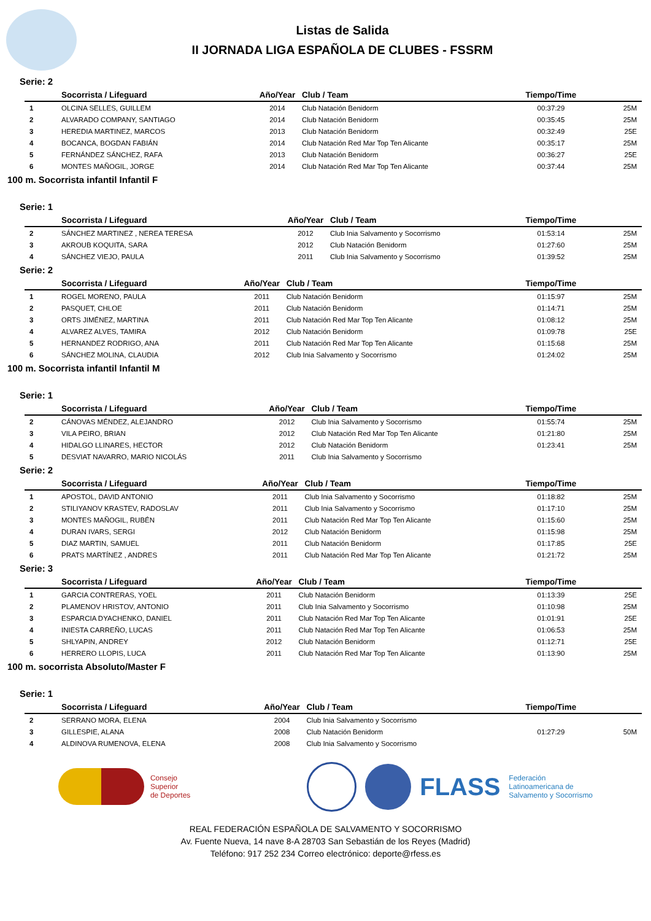Listas de Salida
II JORNADA LIGA ESPAÑOLA DE CLUBES - FSSRM
Serie: 2
| | Socorrista / Lifeguard | Año/Year | Club / Team | Tiempo/Time | |
| --- | --- | --- | --- | --- | --- |
| 1 | OLCINA SELLES, GUILLEM | 2014 | Club Natación Benidorm | 00:37:29 | 25M |
| 2 | ALVARADO COMPANY, SANTIAGO | 2014 | Club Natación Benidorm | 00:35:45 | 25M |
| 3 | HEREDIA MARTINEZ, MARCOS | 2013 | Club Natación Benidorm | 00:32:49 | 25E |
| 4 | BOCANCA, BOGDAN FABIÁN | 2014 | Club Natación Red Mar Top Ten Alicante | 00:35:17 | 25M |
| 5 | FERNÁNDEZ SÁNCHEZ, RAFA | 2013 | Club Natación Benidorm | 00:36:27 | 25E |
| 6 | MONTES MAÑOGIL, JORGE | 2014 | Club Natación Red Mar Top Ten Alicante | 00:37:44 | 25M |
100 m. Socorrista infantil Infantil F
Serie: 1
| | Socorrista / Lifeguard | Año/Year | Club / Team | Tiempo/Time | |
| --- | --- | --- | --- | --- | --- |
| 2 | SÁNCHEZ MARTINEZ , NEREA TERESA | 2012 | Club Inia Salvamento y Socorrismo | 01:53:14 | 25M |
| 3 | AKROUB KOQUITA, SARA | 2012 | Club Natación Benidorm | 01:27:60 | 25M |
| 4 | SÁNCHEZ VIEJO, PAULA | 2011 | Club Inia Salvamento y Socorrismo | 01:39:52 | 25M |
Serie: 2
| | Socorrista / Lifeguard | Año/Year | Club / Team | Tiempo/Time | |
| --- | --- | --- | --- | --- | --- |
| 1 | ROGEL MORENO, PAULA | 2011 | Club Natación Benidorm | 01:15:97 | 25M |
| 2 | PASQUET, CHLOE | 2011 | Club Natación Benidorm | 01:14:71 | 25M |
| 3 | ORTS JIMÉNEZ, MARTINA | 2011 | Club Natación Red Mar Top Ten Alicante | 01:08:12 | 25M |
| 4 | ALVAREZ ALVES, TAMIRA | 2012 | Club Natación Benidorm | 01:09:78 | 25E |
| 5 | HERNANDEZ RODRIGO, ANA | 2011 | Club Natación Red Mar Top Ten Alicante | 01:15:68 | 25M |
| 6 | SÁNCHEZ MOLINA, CLAUDIA | 2012 | Club Inia Salvamento y Socorrismo | 01:24:02 | 25M |
100 m. Socorrista infantil Infantil M
Serie: 1
| | Socorrista / Lifeguard | Año/Year | Club / Team | Tiempo/Time | |
| --- | --- | --- | --- | --- | --- |
| 2 | CÁNOVAS MÉNDEZ, ALEJANDRO | 2012 | Club Inia Salvamento y Socorrismo | 01:55:74 | 25M |
| 3 | VILA PEIRO, BRIAN | 2012 | Club Natación Red Mar Top Ten Alicante | 01:21:80 | 25M |
| 4 | HIDALGO LLINARES, HECTOR | 2012 | Club Natación Benidorm | 01:23:41 | 25M |
| 5 | DESVIAT NAVARRO, MARIO NICOLÁS | 2011 | Club Inia Salvamento y Socorrismo | | |
Serie: 2
| | Socorrista / Lifeguard | Año/Year | Club / Team | Tiempo/Time | |
| --- | --- | --- | --- | --- | --- |
| 1 | APOSTOL, DAVID ANTONIO | 2011 | Club Inia Salvamento y Socorrismo | 01:18:82 | 25M |
| 2 | STILIYANOV KRASTEV, RADOSLAV | 2011 | Club Inia Salvamento y Socorrismo | 01:17:10 | 25M |
| 3 | MONTES MAÑOGIL, RUBÉN | 2011 | Club Natación Red Mar Top Ten Alicante | 01:15:60 | 25M |
| 4 | DURAN IVARS, SERGI | 2012 | Club Natación Benidorm | 01:15:98 | 25M |
| 5 | DIAZ MARTIN, SAMUEL | 2011 | Club Natación Benidorm | 01:17:85 | 25E |
| 6 | PRATS MARTÍNEZ , ANDRES | 2011 | Club Natación Red Mar Top Ten Alicante | 01:21:72 | 25M |
Serie: 3
| | Socorrista / Lifeguard | Año/Year | Club / Team | Tiempo/Time | |
| --- | --- | --- | --- | --- | --- |
| 1 | GARCIA CONTRERAS, YOEL | 2011 | Club Natación Benidorm | 01:13:39 | 25E |
| 2 | PLAMENOV HRISTOV, ANTONIO | 2011 | Club Inia Salvamento y Socorrismo | 01:10:98 | 25M |
| 3 | ESPARCIA DYACHENKO, DANIEL | 2011 | Club Natación Red Mar Top Ten Alicante | 01:01:91 | 25E |
| 4 | INIESTA CARREÑO, LUCAS | 2011 | Club Natación Red Mar Top Ten Alicante | 01:06:53 | 25M |
| 5 | SHLYAPIN, ANDREY | 2012 | Club Natación Benidorm | 01:12:71 | 25E |
| 6 | HERRERO LLOPIS, LUCA | 2011 | Club Natación Red Mar Top Ten Alicante | 01:13:90 | 25M |
100 m. socorrista Absoluto/Master F
Serie: 1
| | Socorrista / Lifeguard | Año/Year | Club / Team | Tiempo/Time | |
| --- | --- | --- | --- | --- | --- |
| 2 | SERRANO MORA, ELENA | 2004 | Club Inia Salvamento y Socorrismo | | |
| 3 | GILLESPIE, ALANA | 2008 | Club Natación Benidorm | 01:27:29 | 50M |
| 4 | ALDINOVA RUMENOVA, ELENA | 2008 | Club Inia Salvamento y Socorrismo | | |
Consejo
Superior
de Deportes
FLASS
Federación
Latinoamericana de
Salvamento y Socorrismo
REAL FEDERACIÓN ESPAÑOLA DE SALVAMENTO Y SOCORRISMO
Av. Fuente Nueva, 14 nave 8-A 28703 San Sebastián de los Reyes (Madrid)
Teléfono: 917 252 234 Correo electrónico: deporte@rfess.es